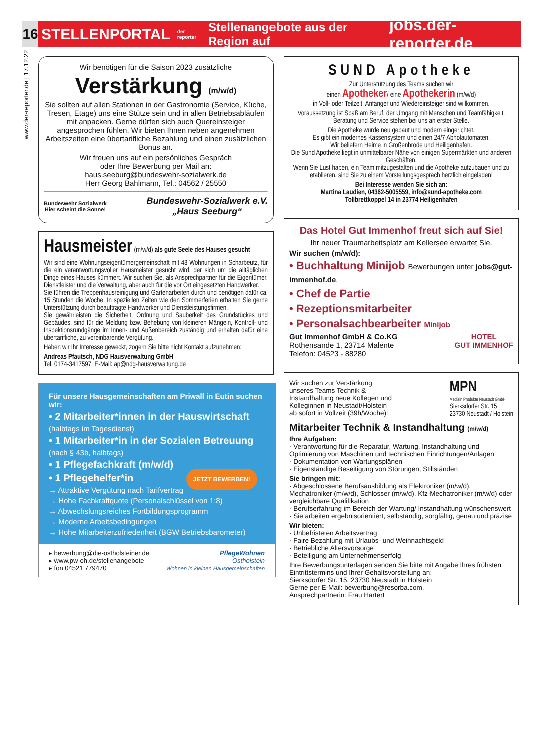16
STELLENPORTAL der reporter Stellenangebote aus der Region auf jobs.der-reporter.de
www.der-reporter.de | 17.12.22
Wir benötigen für die Saison 2023 zusätzliche
Verstärkung (m/w/d)
Sie sollten auf allen Stationen in der Gastronomie (Service, Küche, Tresen, Etage) uns eine Stütze sein und in allen Betriebsabläufen mit anpacken. Gerne dürfen sich auch Quereinsteiger angesprochen fühlen. Wir bieten Ihnen neben angenehmen Arbeitszeiten eine übertarifliche Bezahlung und einen zusätzlichen Bonus an.
Wir freuen uns auf ein persönliches Gespräch
oder Ihre Bewerbung per Mail an:
haus.seeburg@bundeswehr-sozialwerk.de
Herr Georg Bahlmann, Tel.: 04562 / 25550
Bundeswehr Sozialwerk
Hier scheint die Sonne! Bundeswehr-Sozialwerk e.V.
„Haus Seeburg“
Hausmeister (m/w/d) als gute Seele des Hauses gesucht
Wir sind eine Wohnungseigentümergemeinschaft mit 43 Wohnungen in Scharbeutz, für die ein verantwortungsvoller Hausmeister gesucht wird, der sich um die alltäglichen Dinge eines Hauses kümmert. Wir suchen Sie, als Ansprechpartner für die Eigentümer, Dienstleister und die Verwaltung, aber auch für die vor Ort eingesetzten Handwerker.
Sie führen die Treppenhausreinigung und Gartenarbeiten durch und benötigen dafür ca. 15 Stunden die Woche. In speziellen Zeiten wie den Sommerferien erhalten Sie gerne Unterstützung durch beauftragte Handwerker und Dienstleistungsfirmen.
Sie gewährleisten die Sicherheit, Ordnung und Sauberkeit des Grundstückes und Gebäudes, sind für die Meldung bzw. Behebung von kleineren Mängeln, Kontroll- und Inspektionsrundgänge im Innen- und Außenbereich zuständig und erhalten dafür eine übertarifliche, zu vereinbarende Vergütung.
Haben wir Ihr Interesse geweckt, zögern Sie bitte nicht Kontakt aufzunehmen:
Andreas Pfautsch, NDG Hausverwaltung GmbH
Tel. 0174-3417597, E-Mail: ap@ndg-hausverwaltung.de
Für unsere Hausgemeinschaften am Priwall in Eutin suchen wir:
• 2 Mitarbeiter*innen in der Hauswirtschaft
(halbtags im Tagesdienst)
• 1 Mitarbeiter*in in der Sozialen Betreuung
(nach § 43b, halbtags)
• 1 Pflegefachkraft (m/w/d)
• 1 Pflegehelfer*in JETZT BEWERBEN!
→ Attraktive Vergütung nach Tarifvertrag
→ Hohe Fachkraftquote (Personalschlüssel von 1:8)
→ Abwechslungsreiches Fortbildungsprogramm
→ Moderne Arbeitsbedingungen
→ Hohe Mitarbeiterzufriedenheit (BGW Betriebsbarometer)
▸ bewerbung@die-ostholsteiner.de
▸ www.pw-oh.de/stellenangebote
▸ fon 04521 779470
PflegeWohnen
Ostholstein
Wohnen in kleinen Hausgemeinschaften
SUND Apotheke
Zur Unterstützung des Teams suchen wir
einen Apotheker/ eine Apothekerin (m/w/d)
in Voll- oder Teilzeit. Anfänger und Wiedereinsteiger sind willkommen.
Voraussetzung ist Spaß am Beruf, der Umgang mit Menschen und Teamfähigkeit. Beratung und Service stehen bei uns an erster Stelle.
Die Apotheke wurde neu gebaut und modern eingerichtet.
Es gibt ein modernes Kassensystem und einen 24/7 Abholautomaten.
Wir beliefern Heime in Großenbrode und Heiligenhafen.
Die Sund Apotheke liegt in unmittelbarer Nähe von einigen Supermärkten und anderen Geschäften.
Wenn Sie Lust haben, ein Team mitzugestalten und die Apotheke aufzubauen und zu etablieren, sind Sie zu einem Vorstellungsgespräch herzlich eingeladen!
Bei Interesse wenden Sie sich an:
Martina Laudien, 04362-5005559, info@sund-apotheke.com
Tollbrettkoppel 14 in 23774 Heiligenhafen
Das Hotel Gut Immenhof freut sich auf Sie!
Ihr neuer Traumarbeitsplatz am Kellersee erwartet Sie.
Wir suchen (m/w/d):
• Buchhaltung Minijob Bewerbungen unter jobs@gut-immenhof.de.
• Chef de Partie
• Rezeptionsmitarbeiter
• Personalsachbearbeiter Minijob
Gut Immenhof GmbH & Co.KG
Rothensande 1, 23714 Malente
Telefon: 04523 - 88280 HOTEL
GUT IMMENHOF
Wir suchen zur Verstärkung
unseres Teams Technik &
Instandhaltung neue Kollegen und
Kolleginnen in Neustadt/Holstein
ab sofort in Vollzeit (39h/Woche):
MPN
Medizin Produkte Neustadt GmbH
Sierksdorfer Str. 15
23730 Neustadt / Holstein
Mitarbeiter Technik & Instandhaltung (m/w/d)
Ihre Aufgaben:
· Verantwortung für die Reparatur, Wartung, Instandhaltung und Optimierung von Maschinen und technischen Einrichtungen/Anlagen
· Dokumentation von Wartungsplänen
· Eigenständige Beseitigung von Störungen, Stillständen
Sie bringen mit:
· Abgeschlossene Berufsausbildung als Elektroniker (m/w/d), Mechatroniker (m/w/d), Schlosser (m/w/d), Kfz-Mechatroniker (m/w/d) oder vergleichbare Qualifikation
· Berufserfahrung im Bereich der Wartung/ Instandhaltung wünschenswert
· Sie arbeiten ergebnisorientiert, selbständig, sorgfältig, genau und präzise
Wir bieten:
· Unbefristeten Arbeitsvertrag
· Faire Bezahlung mit Urlaubs- und Weihnachtsgeld
· Betriebliche Altersvorsorge
· Beteiligung am Unternehmenserfolg
Ihre Bewerbungsunterlagen senden Sie bitte mit Angabe Ihres frühsten Eintrittstermins und Ihrer Gehaltsvorstellung an:
Sierksdorfer Str. 15, 23730 Neustadt in Holstein
Gerne per E-Mail: bewerbung@resorba.com,
Ansprechpartnerin: Frau Hartert